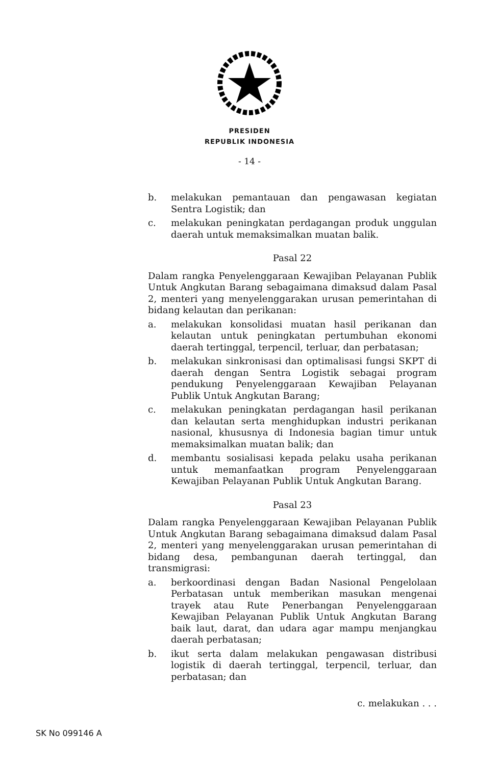PRESIDEN
REPUBLIK INDONESIA
- 14 -
b. melakukan pemantauan dan pengawasan kegiatan Sentra Logistik; dan
c. melakukan peningkatan perdagangan produk unggulan daerah untuk memaksimalkan muatan balik.
Pasal 22
Dalam rangka Penyelenggaraan Kewajiban Pelayanan Publik Untuk Angkutan Barang sebagaimana dimaksud dalam Pasal 2, menteri yang menyelenggarakan urusan pemerintahan di bidang kelautan dan perikanan:
a. melakukan konsolidasi muatan hasil perikanan dan kelautan untuk peningkatan pertumbuhan ekonomi daerah tertinggal, terpencil, terluar, dan perbatasan;
b. melakukan sinkronisasi dan optimalisasi fungsi SKPT di daerah dengan Sentra Logistik sebagai program pendukung Penyelenggaraan Kewajiban Pelayanan Publik Untuk Angkutan Barang;
c. melakukan peningkatan perdagangan hasil perikanan dan kelautan serta menghidupkan industri perikanan nasional, khususnya di Indonesia bagian timur untuk memaksimalkan muatan balik; dan
d. membantu sosialisasi kepada pelaku usaha perikanan untuk memanfaatkan program Penyelenggaraan Kewajiban Pelayanan Publik Untuk Angkutan Barang.
Pasal 23
Dalam rangka Penyelenggaraan Kewajiban Pelayanan Publik Untuk Angkutan Barang sebagaimana dimaksud dalam Pasal 2, menteri yang menyelenggarakan urusan pemerintahan di bidang desa, pembangunan daerah tertinggal, dan transmigrasi:
a. berkoordinasi dengan Badan Nasional Pengelolaan Perbatasan untuk memberikan masukan mengenai trayek atau Rute Penerbangan Penyelenggaraan Kewajiban Pelayanan Publik Untuk Angkutan Barang baik laut, darat, dan udara agar mampu menjangkau daerah perbatasan;
b. ikut serta dalam melakukan pengawasan distribusi logistik di daerah tertinggal, terpencil, terluar, dan perbatasan; dan
c. melakukan . . .
SK No 099146 A